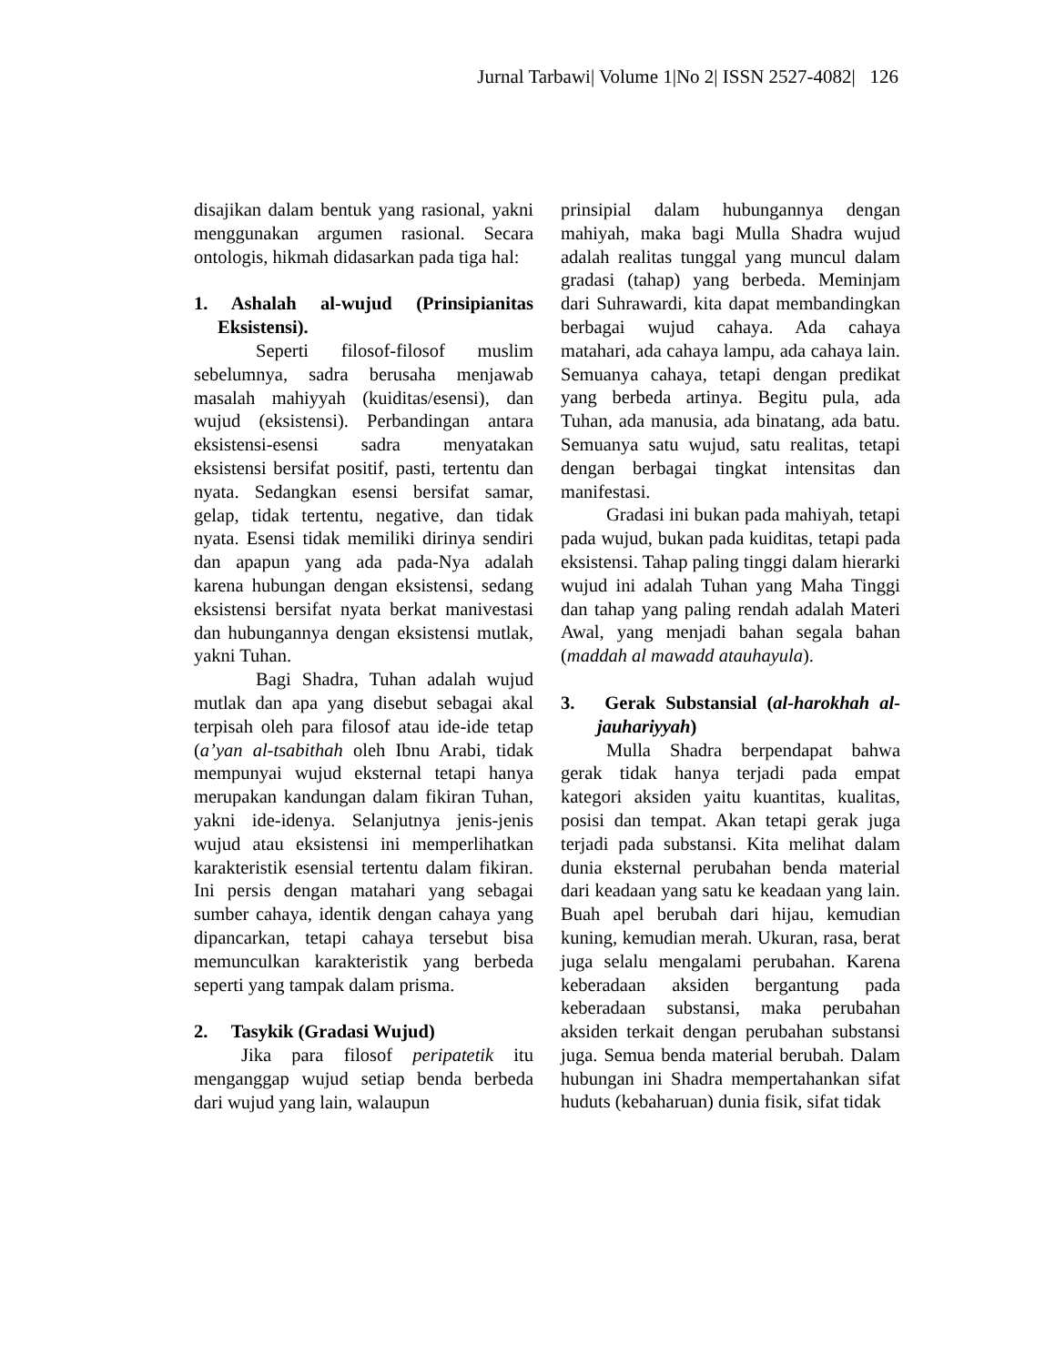Jurnal Tarbawi| Volume 1|No 2| ISSN 2527-4082| 126
disajikan dalam bentuk yang rasional, yakni menggunakan argumen rasional. Secara ontologis, hikmah didasarkan pada tiga hal:
1. Ashalah al-wujud (Prinsipianitas Eksistensi).
Seperti filosof-filosof muslim sebelumnya, sadra berusaha menjawab masalah mahiyyah (kuiditas/esensi), dan wujud (eksistensi). Perbandingan antara eksistensi-esensi sadra menyatakan eksistensi bersifat positif, pasti, tertentu dan nyata. Sedangkan esensi bersifat samar, gelap, tidak tertentu, negative, dan tidak nyata. Esensi tidak memiliki dirinya sendiri dan apapun yang ada pada-Nya adalah karena hubungan dengan eksistensi, sedang eksistensi bersifat nyata berkat manivestasi dan hubungannya dengan eksistensi mutlak, yakni Tuhan.
Bagi Shadra, Tuhan adalah wujud mutlak dan apa yang disebut sebagai akal terpisah oleh para filosof atau ide-ide tetap (a’yan al-tsabithah oleh Ibnu Arabi, tidak mempunyai wujud eksternal tetapi hanya merupakan kandungan dalam fikiran Tuhan, yakni ide-idenya. Selanjutnya jenis-jenis wujud atau eksistensi ini memperlihatkan karakteristik esensial tertentu dalam fikiran. Ini persis dengan matahari yang sebagai sumber cahaya, identik dengan cahaya yang dipancarkan, tetapi cahaya tersebut bisa memunculkan karakteristik yang berbeda seperti yang tampak dalam prisma.
2. Tasykik (Gradasi Wujud)
Jika para filosof peripatetik itu menganggap wujud setiap benda berbeda dari wujud yang lain, walaupun
prinsipial dalam hubungannya dengan mahiyah, maka bagi Mulla Shadra wujud adalah realitas tunggal yang muncul dalam gradasi (tahap) yang berbeda. Meminjam dari Suhrawardi, kita dapat membandingkan berbagai wujud cahaya. Ada cahaya matahari, ada cahaya lampu, ada cahaya lain. Semuanya cahaya, tetapi dengan predikat yang berbeda artinya. Begitu pula, ada Tuhan, ada manusia, ada binatang, ada batu. Semuanya satu wujud, satu realitas, tetapi dengan berbagai tingkat intensitas dan manifestasi.
Gradasi ini bukan pada mahiyah, tetapi pada wujud, bukan pada kuiditas, tetapi pada eksistensi. Tahap paling tinggi dalam hierarki wujud ini adalah Tuhan yang Maha Tinggi dan tahap yang paling rendah adalah Materi Awal, yang menjadi bahan segala bahan (maddah al mawadd atauhayula).
3. Gerak Substansial (al-harokhah al-jauhariyyah)
Mulla Shadra berpendapat bahwa gerak tidak hanya terjadi pada empat kategori aksiden yaitu kuantitas, kualitas, posisi dan tempat. Akan tetapi gerak juga terjadi pada substansi. Kita melihat dalam dunia eksternal perubahan benda material dari keadaan yang satu ke keadaan yang lain. Buah apel berubah dari hijau, kemudian kuning, kemudian merah. Ukuran, rasa, berat juga selalu mengalami perubahan. Karena keberadaan aksiden bergantung pada keberadaan substansi, maka perubahan aksiden terkait dengan perubahan substansi juga. Semua benda material berubah. Dalam hubungan ini Shadra mempertahankan sifat huduts (kebaharuan) dunia fisik, sifat tidak